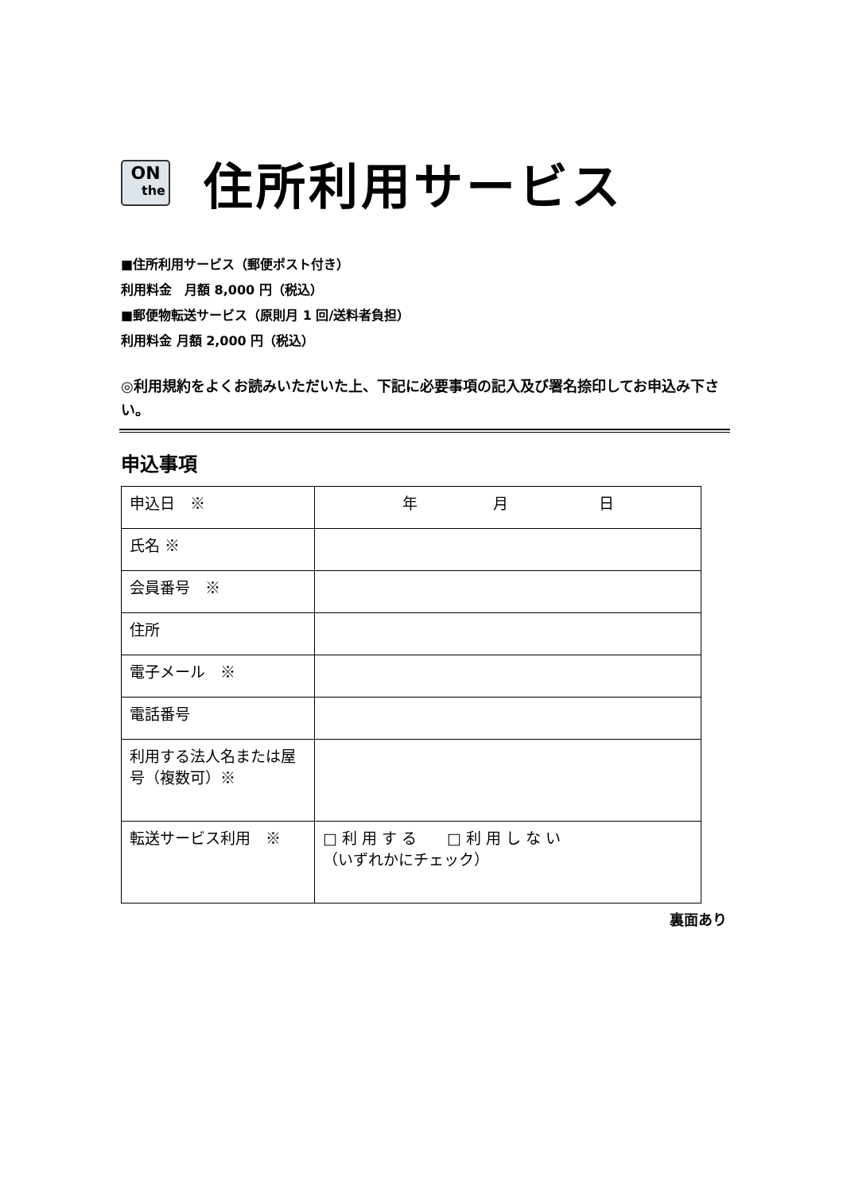ON
the
住所利用サービス
■住所利用サービス（郵便ポスト付き）
利用料金　月額 8,000 円（税込）
■郵便物転送サービス（原則月 1 回/送料者負担）
利用料金 月額 2,000 円（税込）
◎利用規約をよくお読みいただいた上、下記に必要事項の記入及び署名捺印してお申込み下さい。
申込事項
| 申込日 ※ | 年 月 日 |
| 氏名 ※ | |
| 会員番号 ※ | |
| 住所 | |
| 電子メール ※ | |
| 電話番号 | |
| 利用する法人名または屋号（複数可）※ | |
| 転送サービス利用 ※ | □ 利 用 す る □ 利 用 し な い （いずれかにチェック） |
裏面あり